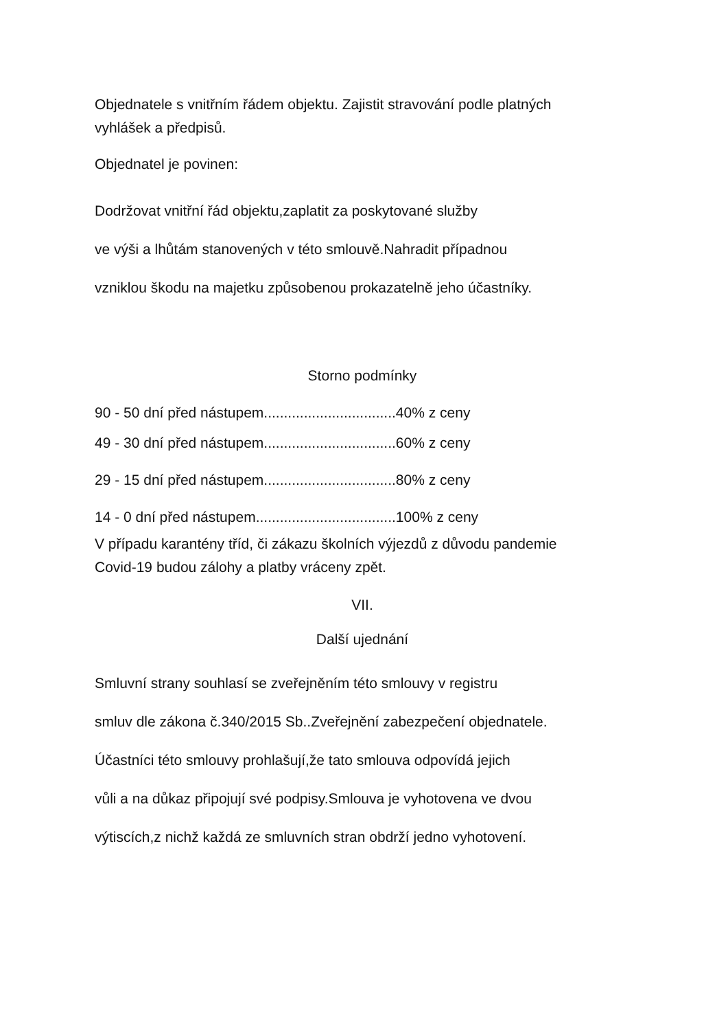Objednatele s vnitřním řádem objektu. Zajistit stravování podle platných
vyhlášek a předpisů.
Objednatel je povinen:
Dodržovat vnitřní řád objektu,zaplatit za poskytované služby
ve výši a lhůtám stanovených v této smlouvě.Nahradit případnou
vzniklou škodu na majetku způsobenou prokazatelně jeho účastníky.
Storno podmínky
90 - 50 dní před nástupem.................................40% z ceny
49 - 30 dní před nástupem.................................60% z ceny
29 - 15 dní před nástupem.................................80% z ceny
14 - 0 dní před nástupem...................................100% z ceny
V případu karantény tříd, či zákazu školních výjezdů z důvodu pandemie
Covid-19 budou zálohy a platby vráceny zpět.
VII.
Další ujednání
Smluvní strany souhlasí se zveřejněním této smlouvy v registru
smluv dle zákona č.340/2015 Sb..Zveřejnění zabezpečení objednatele.
Účastníci této smlouvy prohlašují,že tato smlouva odpovídá jejich
vůli a na důkaz připojují své podpisy.Smlouva je vyhotovena ve dvou
výtiscích,z nichž každá ze smluvních stran obdrží jedno vyhotovení.